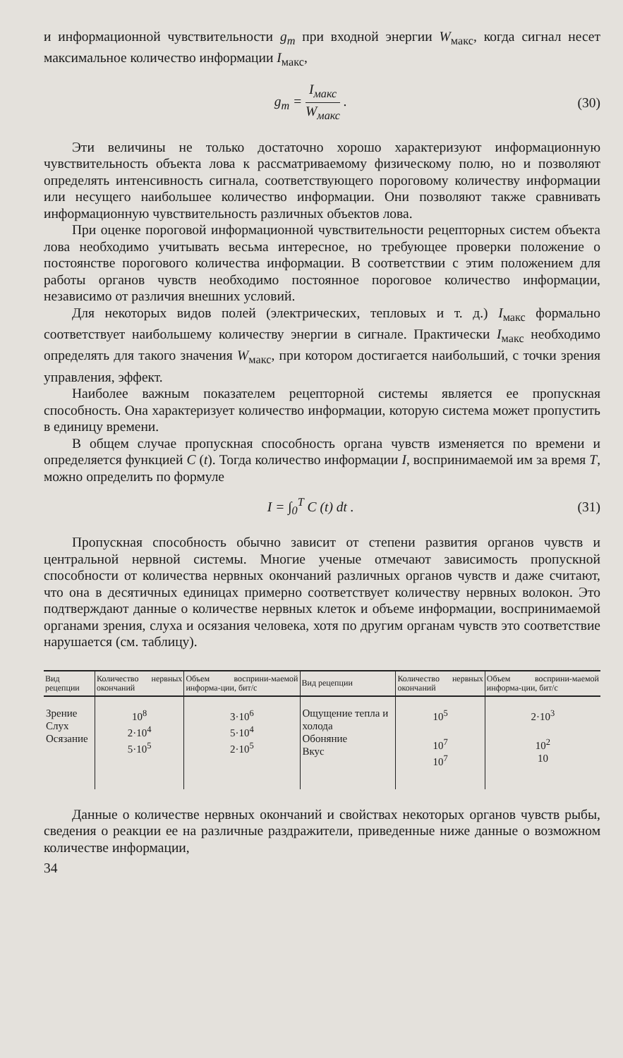и информационной чувствительности g<sub>m</sub> при входной энергии W<sub>макс</sub>, когда сигнал несет максимальное количество информации I<sub>макс</sub>,
g<sub>m</sub> = I<sub>макс</sub> W<sub>макс</sub> . (30)
Эти величины не только достаточно хорошо характеризуют информационную чувствительность объекта лова к рассматриваемому физическому полю, но и позволяют определять интенсивность сигнала, соответствующего пороговому количеству информации или несущего наибольшее количество информации. Они позволяют также сравнивать информационную чувствительность различных объектов лова.
При оценке пороговой информационной чувствительности рецепторных систем объекта лова необходимо учитывать весьма интересное, но требующее проверки положение о постоянстве порогового количества информации. В соответствии с этим положением для работы органов чувств необходимо постоянное пороговое количество информации, независимо от различия внешних условий.
Для некоторых видов полей (электрических, тепловых и т. д.) I<sub>макс</sub> формально соответствует наибольшему количеству энергии в сигнале. Практически I<sub>макс</sub> необходимо определять для такого значения W<sub>макс</sub>, при котором достигается наибольший, с точки зрения управления, эффект.
Наиболее важным показателем рецепторной системы является ее пропускная способность. Она характеризует количество информации, которую система может пропустить в единицу времени.
В общем случае пропускная способность органа чувств изменяется по времени и определяется функцией C (t). Тогда количество информации I, воспринимаемой им за время T, можно определить по формуле
I = ∫<sub>0</sub><sup>T</sup> C (t) dt . (31)
Пропускная способность обычно зависит от степени развития органов чувств и центральной нервной системы. Многие ученые отмечают зависимость пропускной способности от количества нервных окончаний различных органов чувств и даже считают, что она в десятичных единицах примерно соответствует количеству нервных волокон. Это подтверждают данные о количестве нервных клеток и объеме информации, воспринимаемой органами зрения, слуха и осязания человека, хотя по другим органам чувств это соответствие нарушается (см. таблицу).
| Вид рецепции | Количество нервных окончаний | Объем восприни-маемой информа-ции, бит/с | Вид рецепции | Количество нервных окончаний | Объем восприни-маемой информа-ции, бит/с |
| --- | --- | --- | --- | --- | --- |
| Зрение Слух Осязание | 10<sup>8</sup> 2·10<sup>4</sup> 5·10<sup>5</sup> | 3·10<sup>6</sup> 5·10<sup>4</sup> 2·10<sup>5</sup> | Ощущение тепла и холода Обоняние Вкус | 10<sup>5</sup> 10<sup>7</sup> 10<sup>7</sup> | 2·10<sup>3</sup> 10<sup>2</sup> 10 |
Данные о количестве нервных окончаний и свойствах некоторых органов чувств рыбы, сведения о реакции ее на различные раздражители, приведенные ниже данные о возможном количестве информации,
34